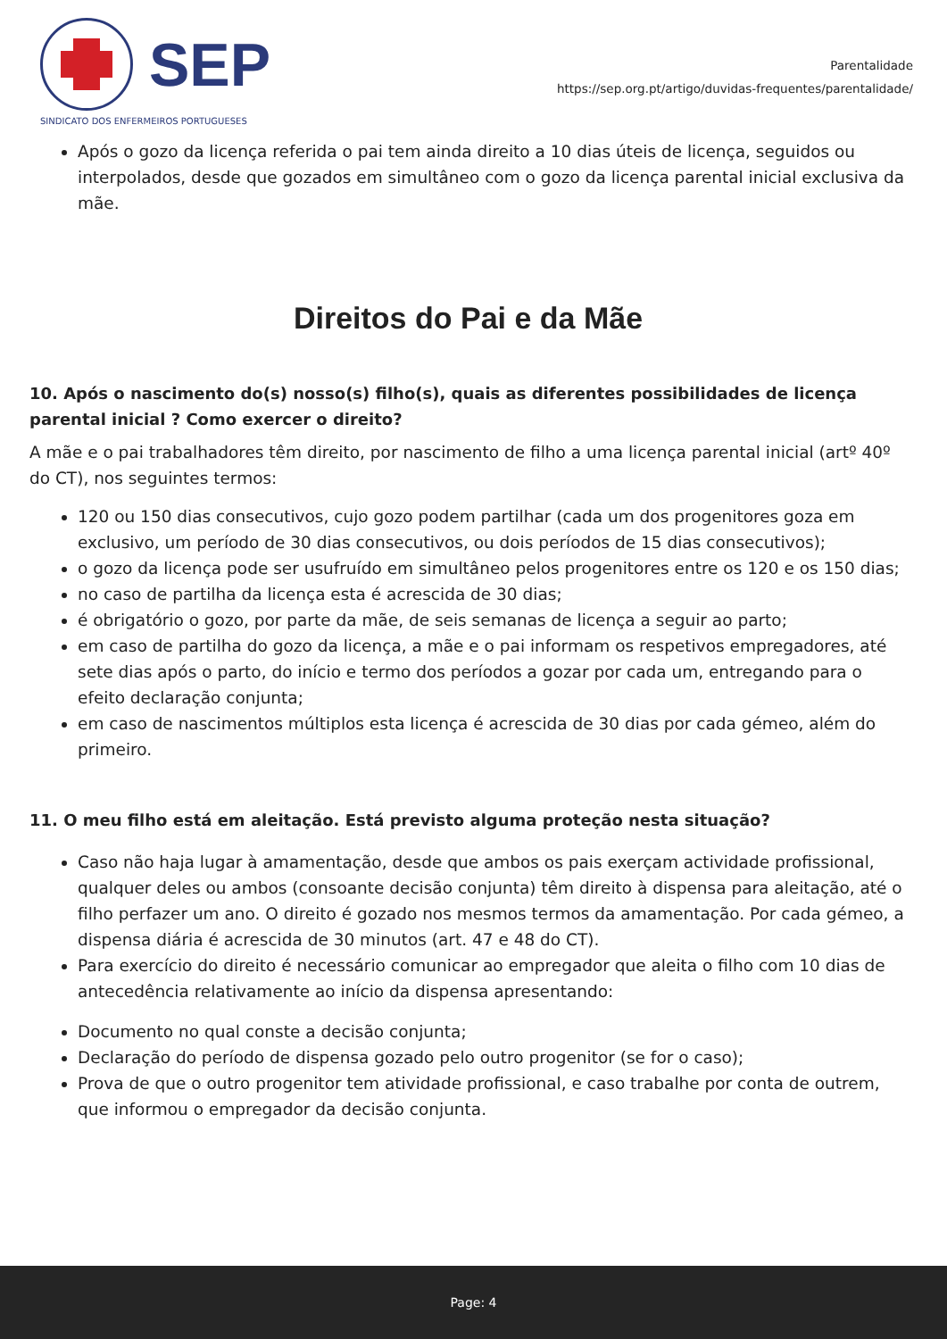SEP
SINDICATO DOS ENFERMEIROS PORTUGUESES
Parentalidade
https://sep.org.pt/artigo/duvidas-frequentes/parentalidade/
Após o gozo da licença referida o pai tem ainda direito a 10 dias úteis de licença, seguidos ou interpolados, desde que gozados em simultâneo com o gozo da licença parental inicial exclusiva da mãe.
Direitos do Pai e da Mãe
10. Após o nascimento do(s) nosso(s) filho(s), quais as diferentes possibilidades de licença parental inicial ? Como exercer o direito?
A mãe e o pai trabalhadores têm direito, por nascimento de filho a uma licença parental inicial (artº 40º do CT), nos seguintes termos:
120 ou 150 dias consecutivos, cujo gozo podem partilhar (cada um dos progenitores goza em exclusivo, um período de 30 dias consecutivos, ou dois períodos de 15 dias consecutivos);
o gozo da licença pode ser usufruído em simultâneo pelos progenitores entre os 120 e os 150 dias;
no caso de partilha da licença esta é acrescida de 30 dias;
é obrigatório o gozo, por parte da mãe, de seis semanas de licença a seguir ao parto;
em caso de partilha do gozo da licença, a mãe e o pai informam os respetivos empregadores, até sete dias após o parto, do início e termo dos períodos a gozar por cada um, entregando para o efeito declaração conjunta;
em caso de nascimentos múltiplos esta licença é acrescida de 30 dias por cada gémeo, além do primeiro.
11. O meu filho está em aleitação. Está previsto alguma proteção nesta situação?
Caso não haja lugar à amamentação, desde que ambos os pais exerçam actividade profissional, qualquer deles ou ambos (consoante decisão conjunta) têm direito à dispensa para aleitação, até o filho perfazer um ano. O direito é gozado nos mesmos termos da amamentação. Por cada gémeo, a dispensa diária é acrescida de 30 minutos (art. 47 e 48 do CT).
Para exercício do direito é necessário comunicar ao empregador que aleita o filho com 10 dias de antecedência relativamente ao início da dispensa apresentando:
Documento no qual conste a decisão conjunta;
Declaração do período de dispensa gozado pelo outro progenitor (se for o caso);
Prova de que o outro progenitor tem atividade profissional, e caso trabalhe por conta de outrem, que informou o empregador da decisão conjunta.
Page: 4